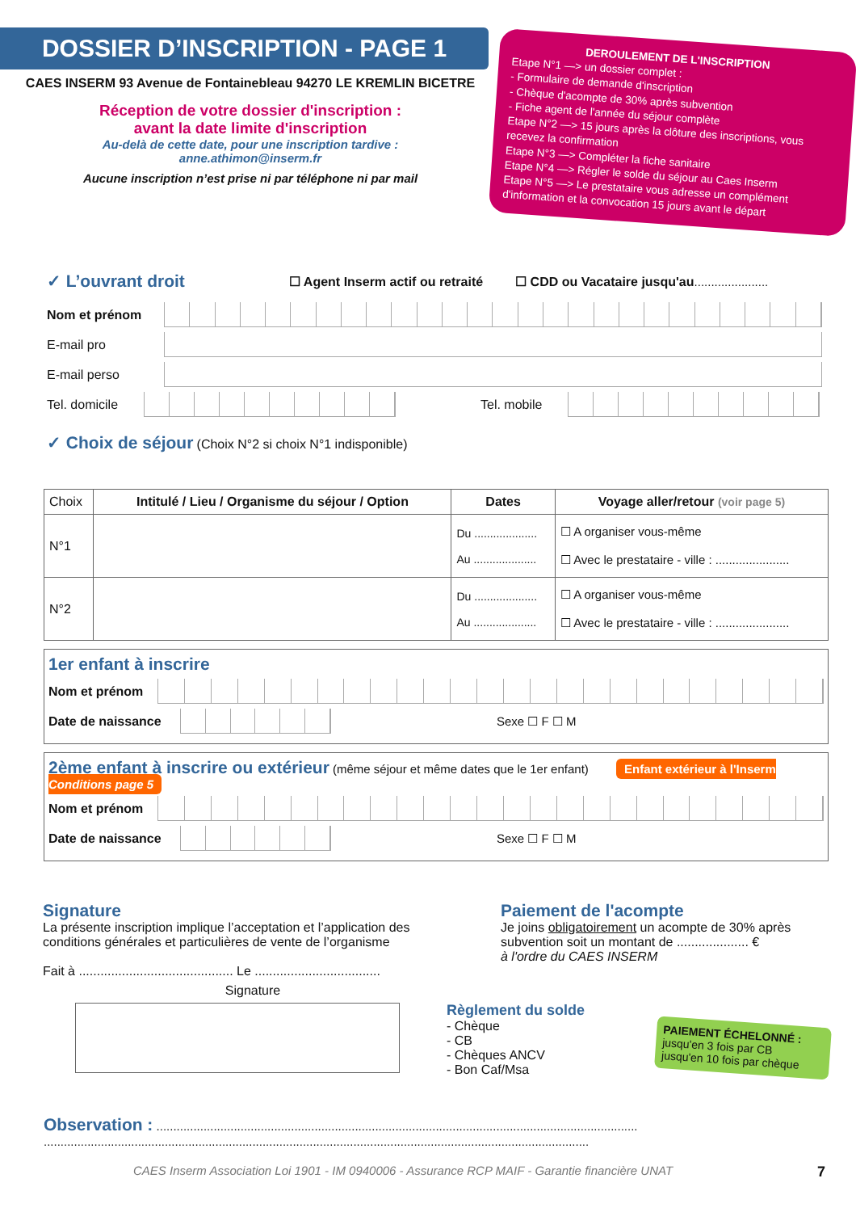DOSSIER D’INSCRIPTION - PAGE 1
CAES INSERM 93 Avenue de Fontainebleau 94270 LE KREMLIN BICETRE
Réception de votre dossier d'inscription :
avant la date limite d'inscription
Au-delà de cette date, pour une inscription tardive :
anne.athimon@inserm.fr
Aucune inscription n’est prise ni par téléphone ni par mail
DEROULEMENT DE L'INSCRIPTION
Etape N°1 —> un dossier complet :
- Formulaire de demande d'inscription
- Chèque d'acompte de 30% après subvention
- Fiche agent de l'année du séjour complète
Etape N°2 —> 15 jours après la clôture des inscriptions, vous recevez la confirmation
Etape N°3 —> Compléter la fiche sanitaire
Etape N°4 —> Régler le solde du séjour au Caes Inserm
Etape N°5 —> Le prestataire vous adresse un complément d'information et la convocation 15 jours avant le départ
✓ L’ouvrant droit ☐ Agent Inserm actif ou retraité ☐ CDD ou Vacataire jusqu'au ......................
Nom et prénom
E-mail pro
E-mail perso
Tel. domicile
Tel. mobile
✓ Choix de séjour (Choix N°2 si choix N°1 indisponible)
| Choix | Intitulé / Lieu / Organisme du séjour / Option | Dates | Voyage aller/retour (voir page 5) |
| N°1 | | Du .................... Au .................... | ☐ A organiser vous-même ☐ Avec le prestataire - ville : ...................... |
| N°2 | | Du .................... Au .................... | ☐ A organiser vous-même ☐ Avec le prestataire - ville : ...................... |
1er enfant à inscrire
Nom et prénom
Date de naissance
Sexe ☐ F ☐ M
2ème enfant à inscrire ou extérieur (même séjour et même dates que le 1er enfant) Enfant extérieur à l'Inserm Conditions page 5
Nom et prénom
Date de naissance
Sexe ☐ F ☐ M
Signature
La présente inscription implique l’acceptation et l’application des conditions générales et particulières de vente de l’organisme
Fait à ........................................... Le ...................................
Signature
Paiement de l'acompte
Je joins obligatoirement un acompte de 30% après subvention soit un montant de .................... €
à l'ordre du CAES INSERM
Règlement du solde
- Chèque
- CB
- Chèques ANCV
- Bon Caf/Msa
PAIEMENT ÉCHELONNÉ :
jusqu'en 3 fois par CB
jusqu'en 10 fois par chèque
Observation : ...............................................................................................................................................
..................................................................................................................................................................
CAES Inserm Association Loi 1901 - IM 0940006 - Assurance RCP MAIF - Garantie financière UNAT 7